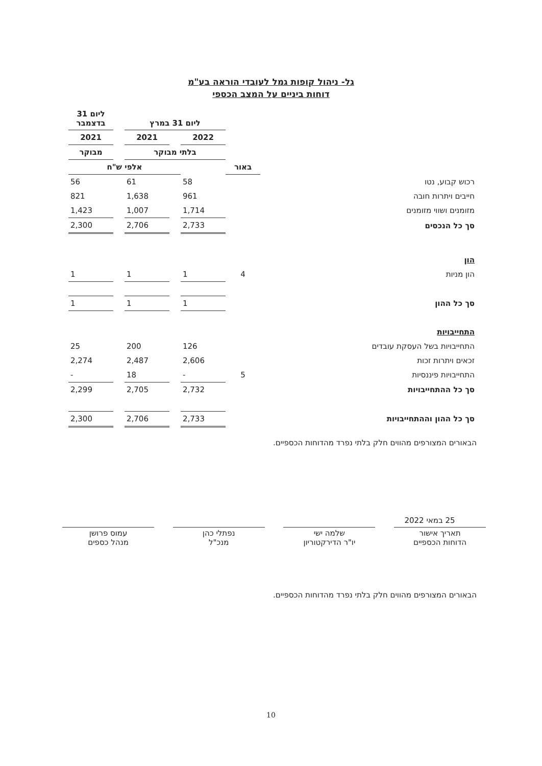גל- ניהול קופות גמל לעובדי הוראה בע"מ
דוחות ביניים על המצב הכספי
| | | ליום 31 במרץ | | | | ליום 31 בדצמבר |
| | | 2022 | | 2021 | | 2021 |
| | | בלתי מבוקר | | | | מבוקר |
| | באור | | אלפי ש"ח | | | |
| רכוש קבוע, נטו | | 58 | | 61 | | 56 |
| חייבים ויתרות חובה | | 961 | | 1,638 | | 821 |
| מזומנים ושווי מזומנים | | 1,714 | | 1,007 | | 1,423 |
| סך כל הנכסים | | 2,733 | | 2,706 | | 2,300 |
| הון | | | | | | |
| הון מניות | 4 | 1 | | 1 | | 1 |
| סך כל ההון | | 1 | | 1 | | 1 |
| התחייבויות | | | | | | |
| התחייבויות בשל העסקת עובדים | | 126 | | 200 | | 25 |
| זכאים ויתרות זכות | | 2,606 | | 2,487 | | 2,274 |
| התחייבויות פיננסיות | 5 | - | | 18 | | - |
| סך כל ההתחייבויות | | 2,732 | | 2,705 | | 2,299 |
| סך כל ההון וההתחייבויות | | 2,733 | | 2,706 | | 2,300 |
הבאורים המצורפים מהווים חלק בלתי נפרד מהדוחות הכספיים.
25 במאי 2022
תאריך אישור
הדוחות הכספיים
שלמה ישי
יו"ר הדירקטוריון
נפתלי כהן
מנכ"ל
עמוס פרושן
מנהל כספים
הבאורים המצורפים מהווים חלק בלתי נפרד מהדוחות הכספיים.
10